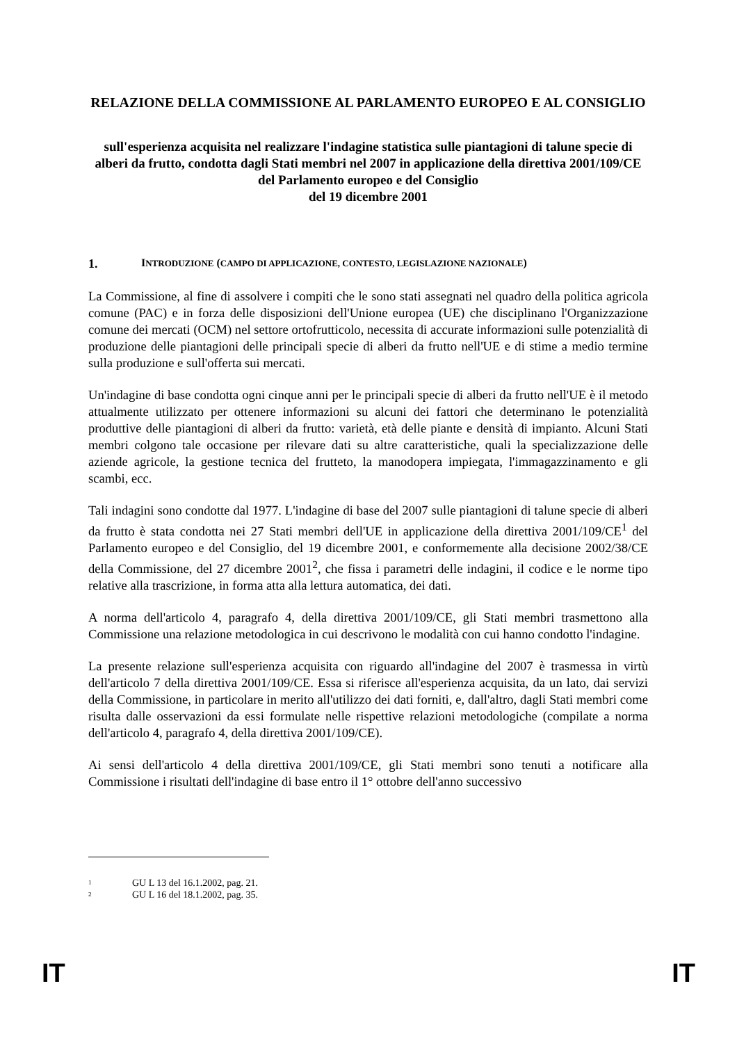RELAZIONE DELLA COMMISSIONE AL PARLAMENTO EUROPEO E AL CONSIGLIO
sull'esperienza acquisita nel realizzare l'indagine statistica sulle piantagioni di talune specie di alberi da frutto, condotta dagli Stati membri nel 2007 in applicazione della direttiva 2001/109/CE del Parlamento europeo e del Consiglio
del 19 dicembre 2001
1. INTRODUZIONE (CAMPO DI APPLICAZIONE, CONTESTO, LEGISLAZIONE NAZIONALE)
La Commissione, al fine di assolvere i compiti che le sono stati assegnati nel quadro della politica agricola comune (PAC) e in forza delle disposizioni dell'Unione europea (UE) che disciplinano l'Organizzazione comune dei mercati (OCM) nel settore ortofrutticolo, necessita di accurate informazioni sulle potenzialità di produzione delle piantagioni delle principali specie di alberi da frutto nell'UE e di stime a medio termine sulla produzione e sull'offerta sui mercati.
Un'indagine di base condotta ogni cinque anni per le principali specie di alberi da frutto nell'UE è il metodo attualmente utilizzato per ottenere informazioni su alcuni dei fattori che determinano le potenzialità produttive delle piantagioni di alberi da frutto: varietà, età delle piante e densità di impianto. Alcuni Stati membri colgono tale occasione per rilevare dati su altre caratteristiche, quali la specializzazione delle aziende agricole, la gestione tecnica del frutteto, la manodopera impiegata, l'immagazzinamento e gli scambi, ecc.
Tali indagini sono condotte dal 1977. L'indagine di base del 2007 sulle piantagioni di talune specie di alberi da frutto è stata condotta nei 27 Stati membri dell'UE in applicazione della direttiva 2001/109/CE<sup>1</sup> del Parlamento europeo e del Consiglio, del 19 dicembre 2001, e conformemente alla decisione 2002/38/CE della Commissione, del 27 dicembre 2001<sup>2</sup>, che fissa i parametri delle indagini, il codice e le norme tipo relative alla trascrizione, in forma atta alla lettura automatica, dei dati.
A norma dell'articolo 4, paragrafo 4, della direttiva 2001/109/CE, gli Stati membri trasmettono alla Commissione una relazione metodologica in cui descrivono le modalità con cui hanno condotto l'indagine.
La presente relazione sull'esperienza acquisita con riguardo all'indagine del 2007 è trasmessa in virtù dell'articolo 7 della direttiva 2001/109/CE. Essa si riferisce all'esperienza acquisita, da un lato, dai servizi della Commissione, in particolare in merito all'utilizzo dei dati forniti, e, dall'altro, dagli Stati membri come risulta dalle osservazioni da essi formulate nelle rispettive relazioni metodologiche (compilate a norma dell'articolo 4, paragrafo 4, della direttiva 2001/109/CE).
Ai sensi dell'articolo 4 della direttiva 2001/109/CE, gli Stati membri sono tenuti a notificare alla Commissione i risultati dell'indagine di base entro il 1° ottobre dell'anno successivo
<sup>1</sup> GU L 13 del 16.1.2002, pag. 21.
<sup>2</sup> GU L 16 del 18.1.2002, pag. 35.
IT IT